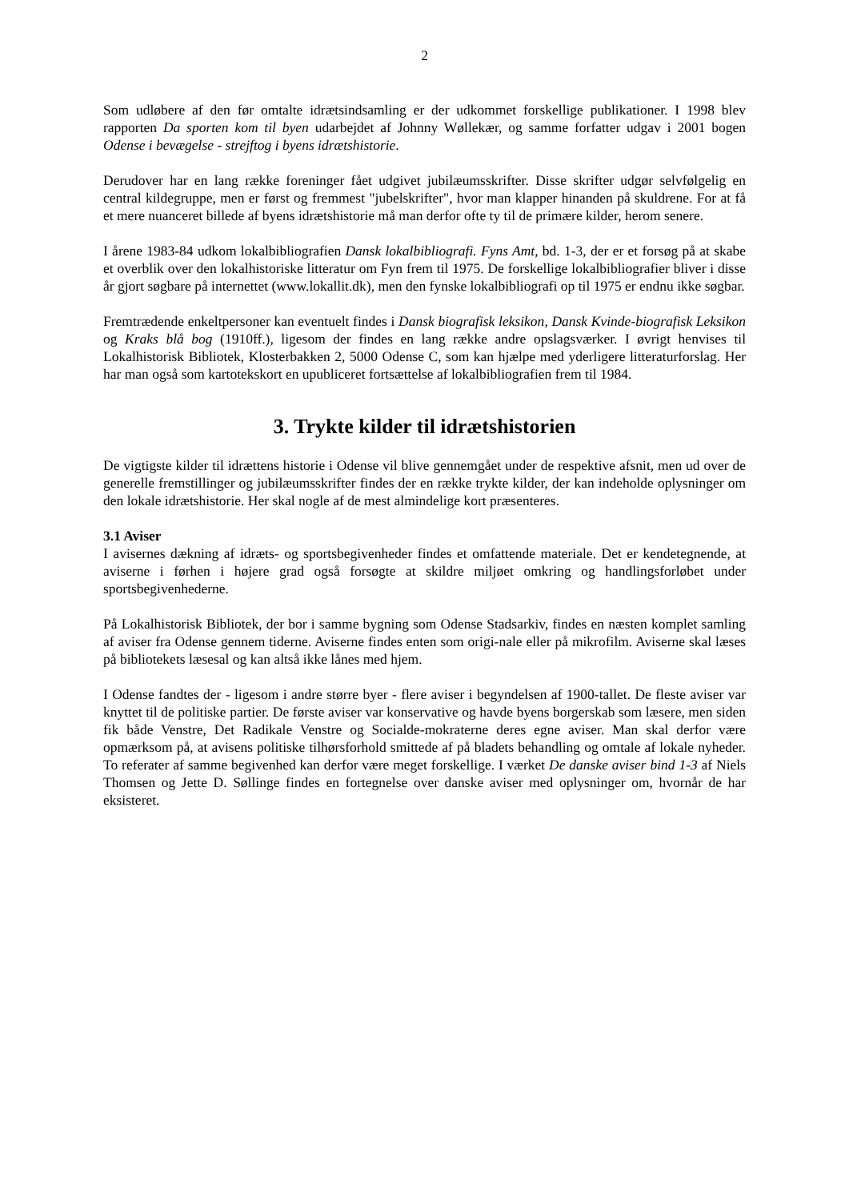2
Som udløbere af den før omtalte idrætsindsamling er der udkommet forskellige publikationer. I 1998 blev rapporten Da sporten kom til byen udarbejdet af Johnny Wøllekær, og samme forfatter udgav i 2001 bogen Odense i bevægelse - strejftog i byens idrætshistorie.
Derudover har en lang række foreninger fået udgivet jubilæumsskrifter. Disse skrifter udgør selvfølgelig en central kildegruppe, men er først og fremmest "jubelskrifter", hvor man klapper hinanden på skuldrene. For at få et mere nuanceret billede af byens idrætshistorie må man derfor ofte ty til de primære kilder, herom senere.
I årene 1983-84 udkom lokalbibliografien Dansk lokalbibliografi. Fyns Amt, bd. 1-3, der er et forsøg på at skabe et overblik over den lokalhistoriske litteratur om Fyn frem til 1975. De forskellige lokalbibliografier bliver i disse år gjort søgbare på internettet (www.lokallit.dk), men den fynske lokalbibliografi op til 1975 er endnu ikke søgbar.
Fremtrædende enkeltpersoner kan eventuelt findes i Dansk biografisk leksikon, Dansk Kvinde-biografisk Leksikon og Kraks blå bog (1910ff.), ligesom der findes en lang række andre opslagsværker. I øvrigt henvises til Lokalhistorisk Bibliotek, Klosterbakken 2, 5000 Odense C, som kan hjælpe med yderligere litteraturforslag. Her har man også som kartotekskort en upubliceret fortsættelse af lokalbibliografien frem til 1984.
3. Trykte kilder til idrætshistorien
De vigtigste kilder til idrættens historie i Odense vil blive gennemgået under de respektive afsnit, men ud over de generelle fremstillinger og jubilæumsskrifter findes der en række trykte kilder, der kan indeholde oplysninger om den lokale idrætshistorie. Her skal nogle af de mest almindelige kort præsenteres.
3.1 Aviser
I avisernes dækning af idræts- og sportsbegivenheder findes et omfattende materiale. Det er kendetegnende, at aviserne i førhen i højere grad også forsøgte at skildre miljøet omkring og handlingsforløbet under sportsbegivenhederne.
På Lokalhistorisk Bibliotek, der bor i samme bygning som Odense Stadsarkiv, findes en næsten komplet samling af aviser fra Odense gennem tiderne. Aviserne findes enten som origi-nale eller på mikrofilm. Aviserne skal læses på bibliotekets læsesal og kan altså ikke lånes med hjem.
I Odense fandtes der - ligesom i andre større byer - flere aviser i begyndelsen af 1900-tallet. De fleste aviser var knyttet til de politiske partier. De første aviser var konservative og havde byens borgerskab som læsere, men siden fik både Venstre, Det Radikale Venstre og Socialde-mokraterne deres egne aviser. Man skal derfor være opmærksom på, at avisens politiske tilhørsforhold smittede af på bladets behandling og omtale af lokale nyheder. To referater af samme begivenhed kan derfor være meget forskellige. I værket De danske aviser bind 1-3 af Niels Thomsen og Jette D. Søllinge findes en fortegnelse over danske aviser med oplysninger om, hvornår de har eksisteret.